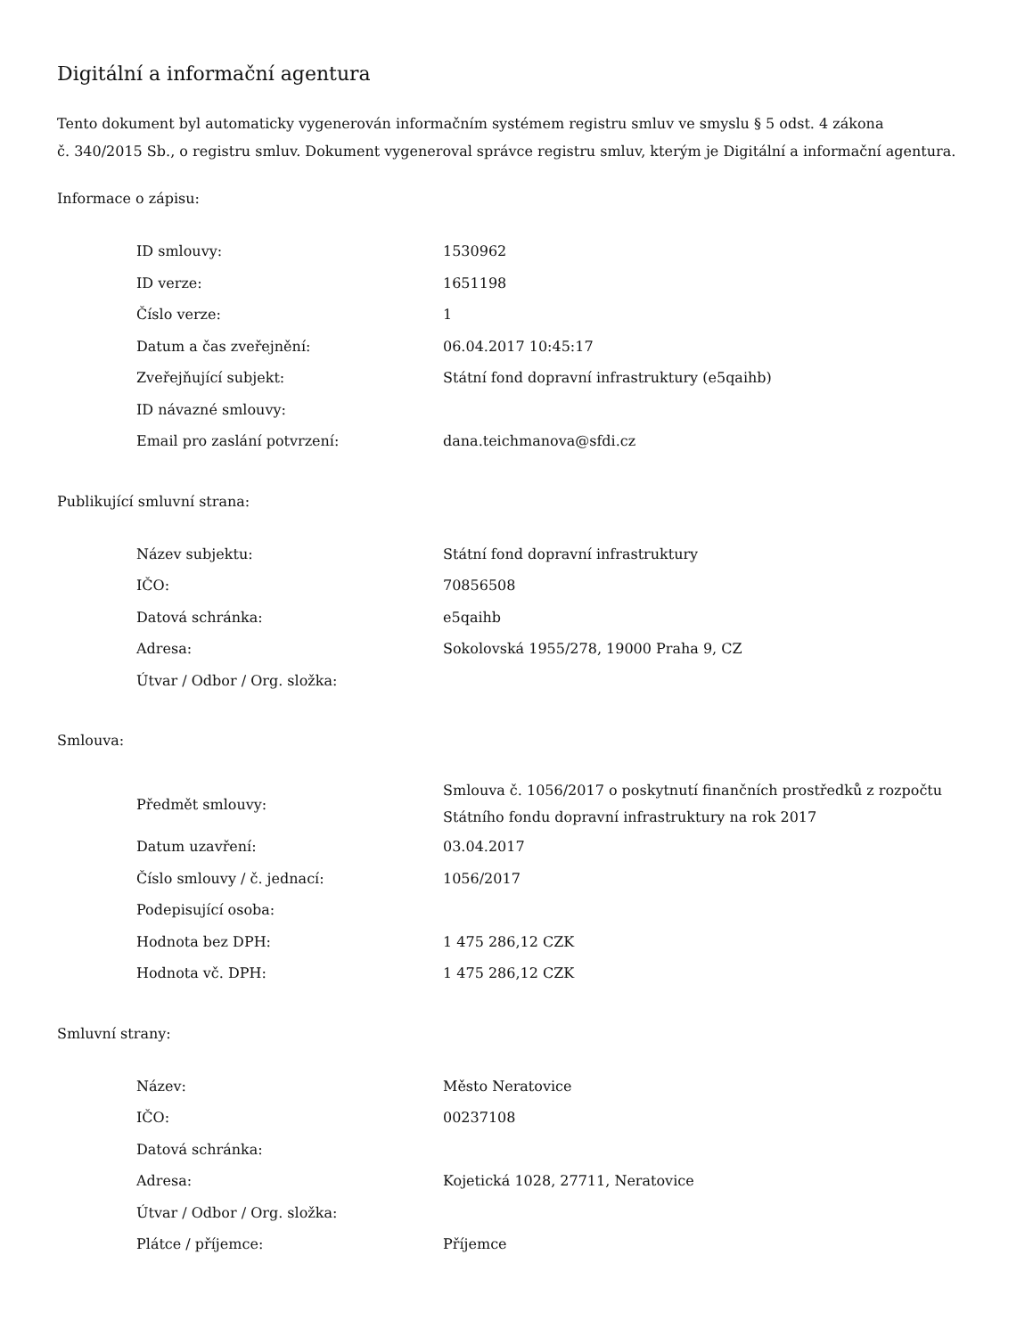Digitální a informační agentura
Tento dokument byl automaticky vygenerován informačním systémem registru smluv ve smyslu § 5 odst. 4 zákona
č. 340/2015 Sb., o registru smluv. Dokument vygeneroval správce registru smluv, kterým je Digitální a informační agentura.
Informace o zápisu:
| ID smlouvy: | 1530962 |
| ID verze: | 1651198 |
| Číslo verze: | 1 |
| Datum a čas zveřejnění: | 06.04.2017 10:45:17 |
| Zveřejňující subjekt: | Státní fond dopravní infrastruktury (e5qaihb) |
| ID návazné smlouvy: | |
| Email pro zaslání potvrzení: | dana.teichmanova@sfdi.cz |
Publikující smluvní strana:
| Název subjektu: | Státní fond dopravní infrastruktury |
| IČO: | 70856508 |
| Datová schránka: | e5qaihb |
| Adresa: | Sokolovská 1955/278, 19000 Praha 9, CZ |
| Útvar / Odbor / Org. složka: | |
Smlouva:
| Předmět smlouvy: | Smlouva č. 1056/2017 o poskytnutí finančních prostředků z rozpočtu Státního fondu dopravní infrastruktury na rok 2017 |
| Datum uzavření: | 03.04.2017 |
| Číslo smlouvy / č. jednací: | 1056/2017 |
| Podepisující osoba: | |
| Hodnota bez DPH: | 1 475 286,12 CZK |
| Hodnota vč. DPH: | 1 475 286,12 CZK |
Smluvní strany:
| Název: | Město Neratovice |
| IČO: | 00237108 |
| Datová schránka: | |
| Adresa: | Kojetická 1028, 27711, Neratovice |
| Útvar / Odbor / Org. složka: | |
| Plátce / příjemce: | Příjemce |